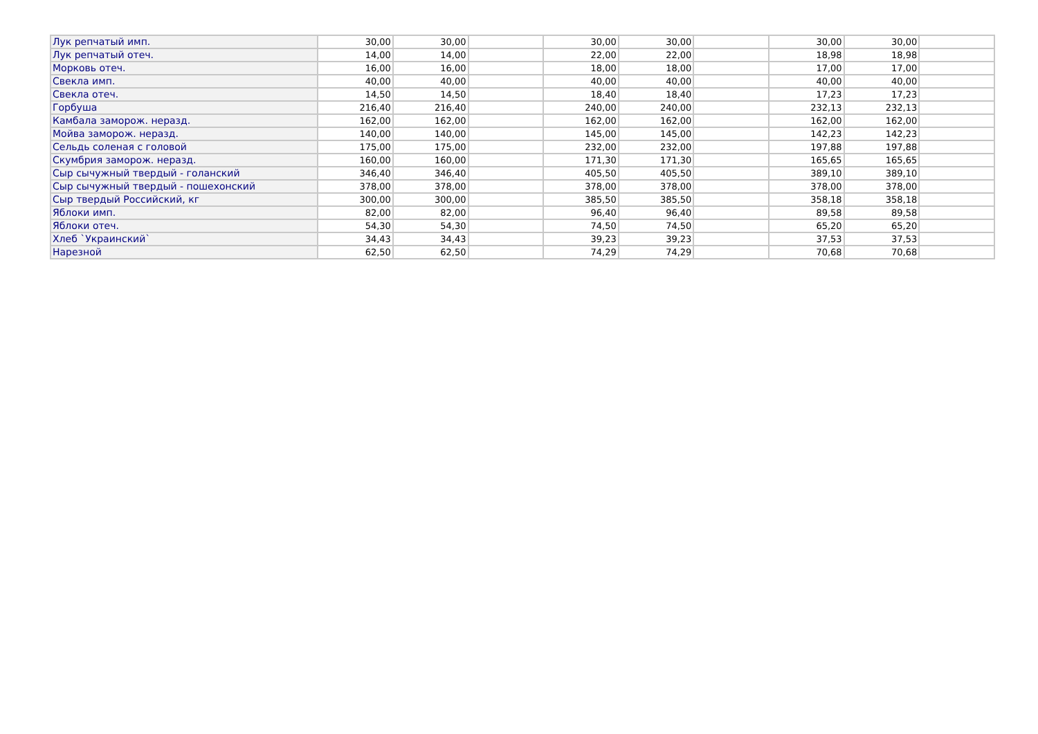| Лук репчатый имп. | 30,00 | 30,00 | | 30,00 | 30,00 | | 30,00 | 30,00 | |
| Лук репчатый отеч. | 14,00 | 14,00 | | 22,00 | 22,00 | | 18,98 | 18,98 | |
| Морковь отеч. | 16,00 | 16,00 | | 18,00 | 18,00 | | 17,00 | 17,00 | |
| Свекла имп. | 40,00 | 40,00 | | 40,00 | 40,00 | | 40,00 | 40,00 | |
| Свекла отеч. | 14,50 | 14,50 | | 18,40 | 18,40 | | 17,23 | 17,23 | |
| Горбуша | 216,40 | 216,40 | | 240,00 | 240,00 | | 232,13 | 232,13 | |
| Камбала заморож. неразд. | 162,00 | 162,00 | | 162,00 | 162,00 | | 162,00 | 162,00 | |
| Мойва заморож. неразд. | 140,00 | 140,00 | | 145,00 | 145,00 | | 142,23 | 142,23 | |
| Сельдь соленая с головой | 175,00 | 175,00 | | 232,00 | 232,00 | | 197,88 | 197,88 | |
| Скумбрия заморож. неразд. | 160,00 | 160,00 | | 171,30 | 171,30 | | 165,65 | 165,65 | |
| Сыр сычужный твердый - голанский | 346,40 | 346,40 | | 405,50 | 405,50 | | 389,10 | 389,10 | |
| Сыр сычужный твердый - пошехонский | 378,00 | 378,00 | | 378,00 | 378,00 | | 378,00 | 378,00 | |
| Сыр твердый Российский, кг | 300,00 | 300,00 | | 385,50 | 385,50 | | 358,18 | 358,18 | |
| Яблоки имп. | 82,00 | 82,00 | | 96,40 | 96,40 | | 89,58 | 89,58 | |
| Яблоки отеч. | 54,30 | 54,30 | | 74,50 | 74,50 | | 65,20 | 65,20 | |
| Хлеб `Украинский` | 34,43 | 34,43 | | 39,23 | 39,23 | | 37,53 | 37,53 | |
| Нарезной | 62,50 | 62,50 | | 74,29 | 74,29 | | 70,68 | 70,68 | |